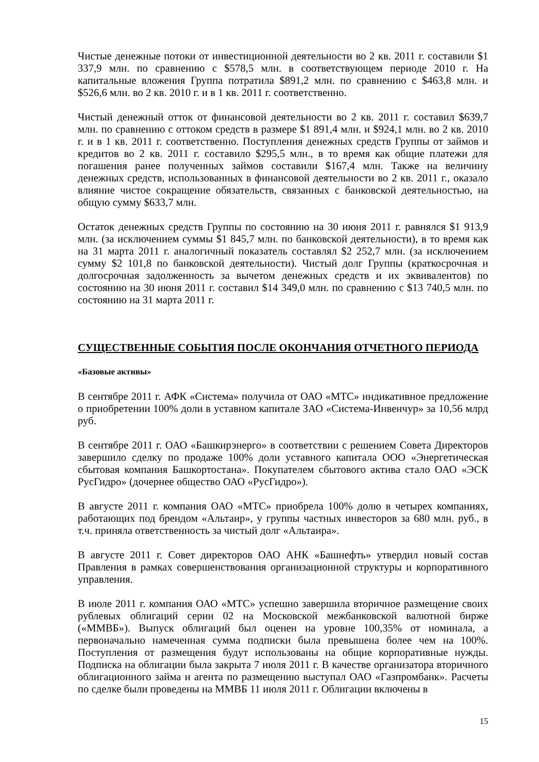Чистые денежные потоки от инвестиционной деятельности во 2 кв. 2011 г. составили $1 337,9 млн. по сравнению с $578,5 млн. в соответствующем периоде 2010 г. На капитальные вложения Группа потратила $891,2 млн. по сравнению с $463,8 млн. и $526,6 млн. во 2 кв. 2010 г. и в 1 кв. 2011 г. соответственно.
Чистый денежный отток от финансовой деятельности во 2 кв. 2011 г. составил $639,7 млн. по сравнению с оттоком средств в размере $1 891,4 млн. и $924,1 млн. во 2 кв. 2010 г. и в 1 кв. 2011 г. соответственно. Поступления денежных средств Группы от займов и кредитов во 2 кв. 2011 г. составило $295,5 млн., в то время как общие платежи для погашения ранее полученных займов составили $167,4 млн. Также на величину денежных средств, использованных в финансовой деятельности во 2 кв. 2011 г., оказало влияние чистое сокращение обязательств, связанных с банковской деятельностью, на общую сумму $633,7 млн.
Остаток денежных средств Группы по состоянию на 30 июня 2011 г. равнялся $1 913,9 млн. (за исключением суммы $1 845,7 млн. по банковской деятельности), в то время как на 31 марта 2011 г. аналогичный показатель составлял $2 252,7 млн. (за исключением сумму $2 101,8 по банковской деятельности). Чистый долг Группы (краткосрочная и долгосрочная задолженность за вычетом денежных средств и их эквивалентов) по состоянию на 30 июня 2011 г. составил $14 349,0 млн. по сравнению с $13 740,5 млн. по состоянию на 31 марта 2011 г.
СУЩЕСТВЕННЫЕ СОБЫТИЯ ПОСЛЕ ОКОНЧАНИЯ ОТЧЕТНОГО ПЕРИОДА
«Базовые активы»
В сентябре 2011 г. АФК «Система» получила от ОАО «МТС» индикативное предложение о приобретении 100% доли в уставном капитале ЗАО «Система-Инвенчур» за 10,56 млрд руб.
В сентябре 2011 г. ОАО «Башкирэнерго» в соответствии с решением Совета Директоров завершило сделку по продаже 100% доли уставного капитала ООО «Энергетическая сбытовая компания Башкортостана». Покупателем сбытового актива стало ОАО «ЭСК РусГидро» (дочернее общество ОАО «РусГидро»).
В августе 2011 г. компания ОАО «МТС» приобрела 100% долю в четырех компаниях, работающих под брендом «Альтаир», у группы частных инвесторов за 680 млн. руб., в т.ч. приняла ответственность за чистый долг «Альтаира».
В августе 2011 г. Совет директоров ОАО АНК «Башнефть» утвердил новый состав Правления в рамках совершенствования организационной структуры и корпоративного управления.
В июле 2011 г. компания ОАО «МТС» успешно завершила вторичное размещение своих рублевых облигаций серии 02 на Московской межбанковской валютной бирже («ММВБ»). Выпуск облигаций был оценен на уровне 100,35% от номинала, а первоначально намеченная сумма подписки была превышена более чем на 100%. Поступления от размещения будут использованы на общие корпоративные нужды. Подписка на облигации была закрыта 7 июля 2011 г. В качестве организатора вторичного облигационного займа и агента по размещению выступал ОАО «Газпромбанк». Расчеты по сделке были проведены на ММВБ 11 июля 2011 г. Облигации включены в
15